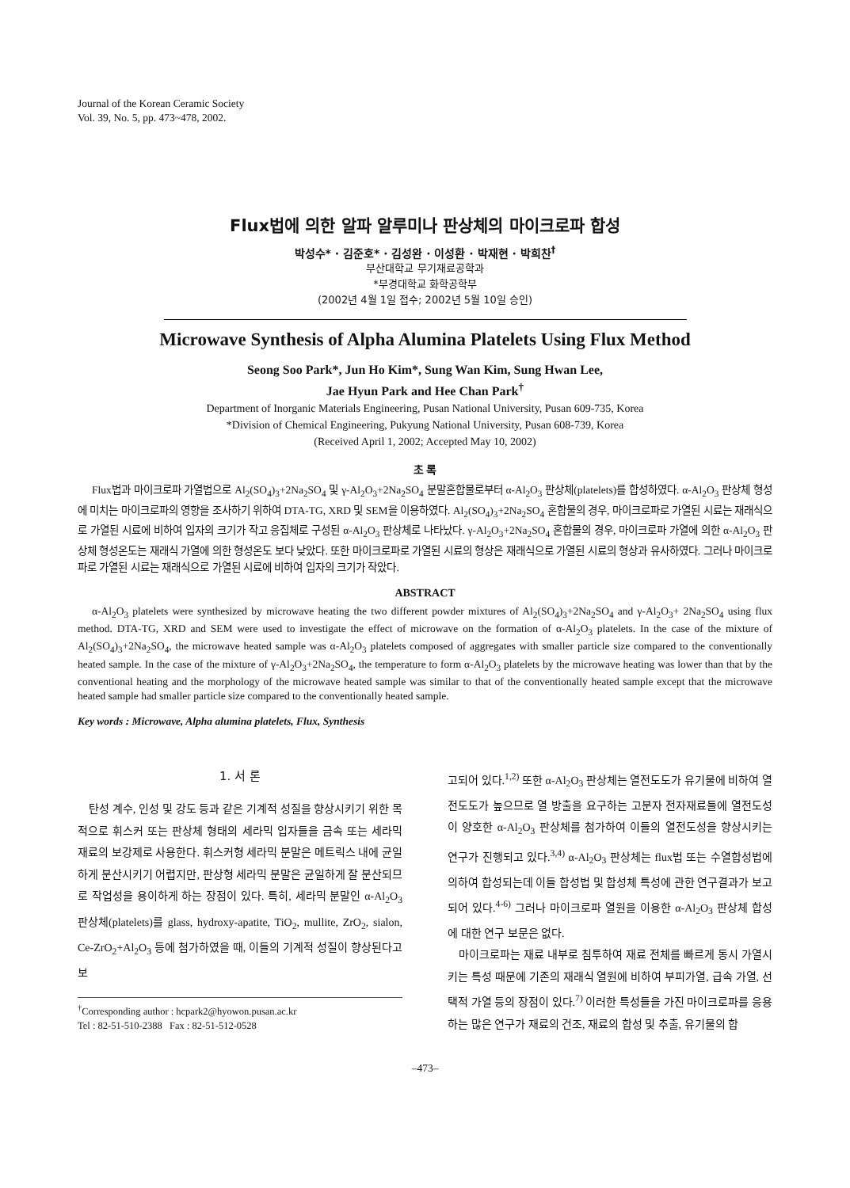Journal of the Korean Ceramic Society
Vol. 39, No. 5, pp. 473~478, 2002.
Flux법에 의한 알파 알루미나 판상체의 마이크로파 합성
박성수* · 김준호* · 김성완 · 이성환 · 박재현 · 박희찬<sup>†</sup>
부산대학교 무기재료공학과
*부경대학교 화학공학부
(2002년 4월 1일 접수; 2002년 5월 10일 승인)
Microwave Synthesis of Alpha Alumina Platelets Using Flux Method
Seong Soo Park*, Jun Ho Kim*, Sung Wan Kim, Sung Hwan Lee,
Jae Hyun Park and Hee Chan Park<sup>†</sup>
Department of Inorganic Materials Engineering, Pusan National University, Pusan 609-735, Korea
*Division of Chemical Engineering, Pukyung National University, Pusan 608-739, Korea
(Received April 1, 2002; Accepted May 10, 2002)
초 록
Flux법과 마이크로파 가열법으로 Al<sub>2</sub>(SO<sub>4</sub>)<sub>3</sub>+2Na<sub>2</sub>SO<sub>4</sub> 및 γ-Al<sub>2</sub>O<sub>3</sub>+2Na<sub>2</sub>SO<sub>4</sub> 분말혼합물로부터 α-Al<sub>2</sub>O<sub>3</sub> 판상체(platelets)를 합성하였다. α-Al<sub>2</sub>O<sub>3</sub> 판상체 형성에 미치는 마이크로파의 영향을 조사하기 위하여 DTA-TG, XRD 및 SEM을 이용하였다. Al<sub>2</sub>(SO<sub>4</sub>)<sub>3</sub>+2Na<sub>2</sub>SO<sub>4</sub> 혼합물의 경우, 마이크로파로 가열된 시료는 재래식으로 가열된 시료에 비하여 입자의 크기가 작고 응집체로 구성된 α-Al<sub>2</sub>O<sub>3</sub> 판상체로 나타났다. γ-Al<sub>2</sub>O<sub>3</sub>+2Na<sub>2</sub>SO<sub>4</sub> 혼합물의 경우, 마이크로파 가열에 의한 α-Al<sub>2</sub>O<sub>3</sub> 판상체 형성온도는 재래식 가열에 의한 형성온도 보다 낮았다. 또한 마이크로파로 가열된 시료의 형상은 재래식으로 가열된 시료의 형상과 유사하였다. 그러나 마이크로파로 가열된 시료는 재래식으로 가열된 시료에 비하여 입자의 크기가 작았다.
ABSTRACT
α-Al<sub>2</sub>O<sub>3</sub> platelets were synthesized by microwave heating the two different powder mixtures of Al<sub>2</sub>(SO<sub>4</sub>)<sub>3</sub>+2Na<sub>2</sub>SO<sub>4</sub> and γ-Al<sub>2</sub>O<sub>3</sub>+ 2Na<sub>2</sub>SO<sub>4</sub> using flux method. DTA-TG, XRD and SEM were used to investigate the effect of microwave on the formation of α-Al<sub>2</sub>O<sub>3</sub> platelets. In the case of the mixture of Al<sub>2</sub>(SO<sub>4</sub>)<sub>3</sub>+2Na<sub>2</sub>SO<sub>4</sub>, the microwave heated sample was α-Al<sub>2</sub>O<sub>3</sub> platelets composed of aggregates with smaller particle size compared to the conventionally heated sample. In the case of the mixture of γ-Al<sub>2</sub>O<sub>3</sub>+2Na<sub>2</sub>SO<sub>4</sub>, the temperature to form α-Al<sub>2</sub>O<sub>3</sub> platelets by the microwave heating was lower than that by the conventional heating and the morphology of the microwave heated sample was similar to that of the conventionally heated sample except that the microwave heated sample had smaller particle size compared to the conventionally heated sample.
Key words : Microwave, Alpha alumina platelets, Flux, Synthesis
1. 서 론
탄성 계수, 인성 및 강도 등과 같은 기계적 성질을 향상시키기 위한 목적으로 휘스커 또는 판상체 형태의 세라믹 입자들을 금속 또는 세라믹 재료의 보강제로 사용한다. 휘스커형 세라믹 분말은 메트릭스 내에 균일하게 분산시키기 어렵지만, 판상형 세라믹 분말은 균일하게 잘 분산되므로 작업성을 용이하게 하는 장점이 있다. 특히, 세라믹 분말인 α-Al<sub>2</sub>O<sub>3</sub> 판상체(platelets)를 glass, hydroxy-apatite, TiO<sub>2</sub>, mullite, ZrO<sub>2</sub>, sialon, Ce-ZrO<sub>2</sub>+Al<sub>2</sub>O<sub>3</sub> 등에 첨가하였을 때, 이들의 기계적 성질이 향상된다고 보
<sup>†</sup> Corresponding author : hcpark2@hyowon.pusan.ac.kr
Tel : 82-51-510-2388 Fax : 82-51-512-0528
고되어 있다.<sup>1,2)</sup> 또한 α-Al<sub>2</sub>O<sub>3</sub> 판상체는 열전도도가 유기물에 비하여 열전도도가 높으므로 열 방출을 요구하는 고분자 전자재료들에 열전도성이 양호한 α-Al<sub>2</sub>O<sub>3</sub> 판상체를 첨가하여 이들의 열전도성을 향상시키는 연구가 진행되고 있다.<sup>3,4)</sup> α-Al<sub>2</sub>O<sub>3</sub> 판상체는 flux법 또는 수열합성법에 의하여 합성되는데 이들 합성법 및 합성체 특성에 관한 연구결과가 보고되어 있다.<sup>4-6)</sup> 그러나 마이크로파 열원을 이용한 α-Al<sub>2</sub>O<sub>3</sub> 판상체 합성에 대한 연구 보문은 없다.
마이크로파는 재료 내부로 침투하여 재료 전체를 빠르게 동시 가열시키는 특성 때문에 기존의 재래식 열원에 비하여 부피가열, 급속 가열, 선택적 가열 등의 장점이 있다.<sup>7)</sup> 이러한 특성들을 가진 마이크로파를 응용하는 많은 연구가 재료의 건조, 재료의 합성 및 추출, 유기물의 합
–473–